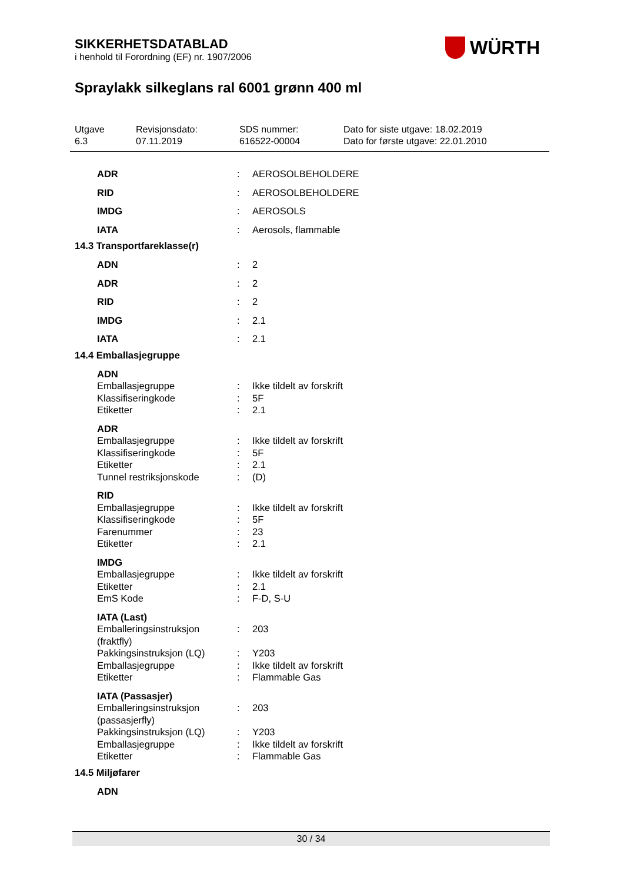SIKKERHETSDATABLAD
i henhold til Forordning (EF) nr. 1907/2006
WÜRTH
Spraylakk silkeglans ral 6001 grønn 400 ml
Utgave
6.3
Revisjonsdato:
07.11.2019
SDS nummer:
616522-00004
Dato for siste utgave: 18.02.2019
Dato for første utgave: 22.01.2010
ADR: AEROSOLBEHOLDERE
RID: AEROSOLBEHOLDERE
IMDG: AEROSOLS
IATA: Aerosols, flammable
14.3 Transportfareklasse(r)
ADN: 2
ADR: 2
RID: 2
IMDG: 2.1
IATA: 2.1
14.4 Emballasjegruppe
ADN
Emballasjegruppe: Ikke tildelt av forskrift
Klassifiseringkode: 5F
Etiketter: 2.1
ADR
Emballasjegruppe: Ikke tildelt av forskrift
Klassifiseringkode: 5F
Etiketter: 2.1
Tunnel restriksjonskode: (D)
RID
Emballasjegruppe: Ikke tildelt av forskrift
Klassifiseringkode: 5F
Farenummer: 23
Etiketter: 2.1
IMDG
Emballasjegruppe: Ikke tildelt av forskrift
Etiketter: 2.1
EmS Kode: F-D, S-U
IATA (Last)
Emballeringsinstruksjon (fraktfly): 203
Pakkingsinstruksjon (LQ): Y203
Emballasjegruppe: Ikke tildelt av forskrift
Etiketter: Flammable Gas
IATA (Passasjer)
Emballeringsinstruksjon (passasjerfly): 203
Pakkingsinstruksjon (LQ): Y203
Emballasjegruppe: Ikke tildelt av forskrift
Etiketter: Flammable Gas
14.5 Miljøfarer
ADN
30 / 34